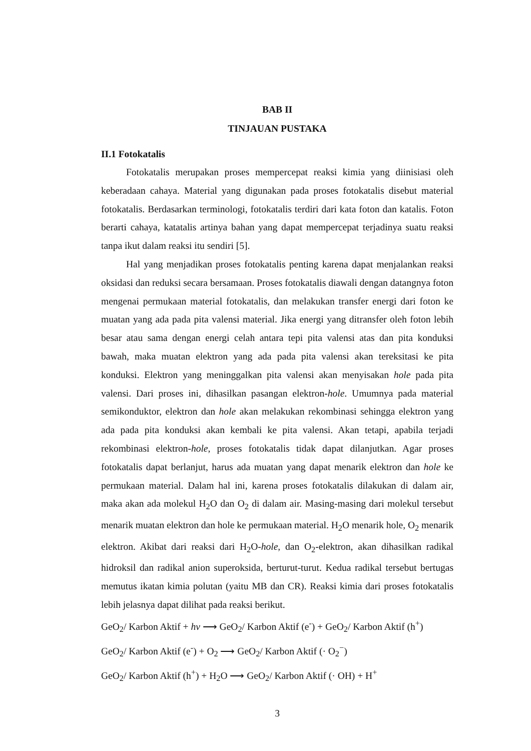BAB II
TINJAUAN PUSTAKA
II.1 Fotokatalis
Fotokatalis merupakan proses mempercepat reaksi kimia yang diinisiasi oleh keberadaan cahaya. Material yang digunakan pada proses fotokatalis disebut material fotokatalis. Berdasarkan terminologi, fotokatalis terdiri dari kata foton dan katalis. Foton berarti cahaya, katatalis artinya bahan yang dapat mempercepat terjadinya suatu reaksi tanpa ikut dalam reaksi itu sendiri [5].
Hal yang menjadikan proses fotokatalis penting karena dapat menjalankan reaksi oksidasi dan reduksi secara bersamaan. Proses fotokatalis diawali dengan datangnya foton mengenai permukaan material fotokatalis, dan melakukan transfer energi dari foton ke muatan yang ada pada pita valensi material. Jika energi yang ditransfer oleh foton lebih besar atau sama dengan energi celah antara tepi pita valensi atas dan pita konduksi bawah, maka muatan elektron yang ada pada pita valensi akan tereksitasi ke pita konduksi. Elektron yang meninggalkan pita valensi akan menyisakan hole pada pita valensi. Dari proses ini, dihasilkan pasangan elektron-hole. Umumnya pada material semikonduktor, elektron dan hole akan melakukan rekombinasi sehingga elektron yang ada pada pita konduksi akan kembali ke pita valensi. Akan tetapi, apabila terjadi rekombinasi elektron-hole, proses fotokatalis tidak dapat dilanjutkan. Agar proses fotokatalis dapat berlanjut, harus ada muatan yang dapat menarik elektron dan hole ke permukaan material. Dalam hal ini, karena proses fotokatalis dilakukan di dalam air, maka akan ada molekul H<sub>2</sub>O dan O<sub>2</sub> di dalam air. Masing-masing dari molekul tersebut menarik muatan elektron dan hole ke permukaan material. H<sub>2</sub>O menarik hole, O<sub>2</sub> menarik elektron. Akibat dari reaksi dari H<sub>2</sub>O-hole, dan O<sub>2</sub>-elektron, akan dihasilkan radikal hidroksil dan radikal anion superoksida, berturut-turut. Kedua radikal tersebut bertugas memutus ikatan kimia polutan (yaitu MB dan CR). Reaksi kimia dari proses fotokatalis lebih jelasnya dapat dilihat pada reaksi berikut.
GeO<sub>2</sub>/ Karbon Aktif + hv ⟶ GeO<sub>2</sub>/ Karbon Aktif (e<sup>-</sup>) + GeO<sub>2</sub>/ Karbon Aktif (h<sup>+</sup>)
GeO<sub>2</sub>/ Karbon Aktif (e<sup>-</sup>) + O<sub>2</sub> ⟶ GeO<sub>2</sub>/ Karbon Aktif (· O<sub>2</sub><sup>−</sup>)
GeO<sub>2</sub>/ Karbon Aktif (h<sup>+</sup>) + H<sub>2</sub>O ⟶ GeO<sub>2</sub>/ Karbon Aktif (· OH) + H<sup>+</sup>
3